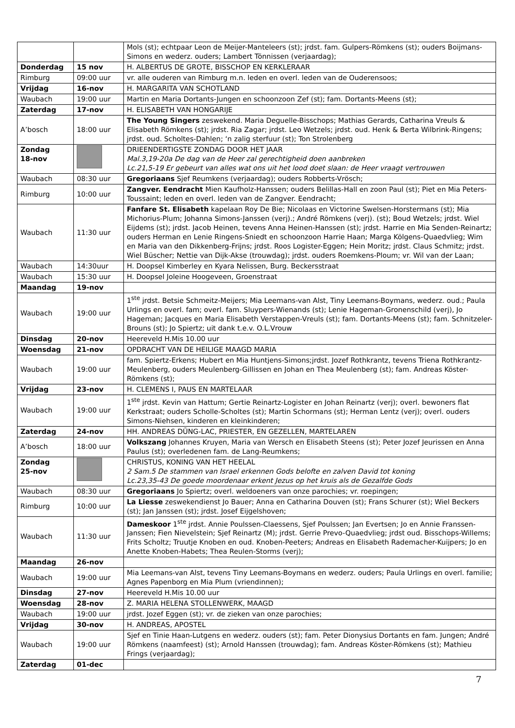| | | Mols (st); echtpaar Leon de Meijer-Manteleers (st); jrdst. fam. Gulpers-Römkens (st); ouders Boijmans-Simons en wederz. ouders; Lambert Tönnissen (verjaardag); |
| Donderdag | 15 nov | H. ALBERTUS DE GROTE, BISSCHOP EN KERKLERAAR |
| Rimburg | 09:00 uur | vr. alle ouderen van Rimburg m.n. leden en overl. leden van de Ouderensoos; |
| Vrijdag | 16-nov | H. MARGARITA VAN SCHOTLAND |
| Waubach | 19:00 uur | Martin en Maria Dortants-Jungen en schoonzoon Zef (st); fam. Dortants-Meens (st); |
| Zaterdag | 17-nov | H. ELISABETH VAN HONGARIJE |
| A’bosch | 18:00 uur | The Young Singers zeswekend. Maria Deguelle-Bisschops; Mathias Gerards, Catharina Vreuls & Elisabeth Römkens (st); jrdst. Ria Zagar; jrdst. Leo Wetzels; jrdst. oud. Henk & Berta Wilbrink-Ringens; jrdst. oud. Scholtes-Dahlen; ‘n zalig sterfuur (st); Ton Strolenberg |
| Zondag 18-nov | | DRIEENDERTIGSTE ZONDAG DOOR HET JAAR Mal.3,19-20a De dag van de Heer zal gerechtigheid doen aanbreken Lc.21,5-19 Er gebeurt van alles wat ons uit het lood doet slaan: de Heer vraagt vertrouwen |
| Waubach | 08:30 uur | Gregoriaans Sjef Reumkens (verjaardag); ouders Robberts-Vrösch; |
| Rimburg | 10:00 uur | Zangver. Eendracht Mien Kaufholz-Hanssen; ouders Belillas-Hall en zoon Paul (st); Piet en Mia Peters-Toussaint; leden en overl. leden van de Zangver. Eendracht; |
| Waubach | 11:30 uur | Fanfare St. Elisabeth kapelaan Roy De Bie; Nicolaas en Victorine Swelsen-Horstermans (st); Mia Michorius-Plum; Johanna Simons-Janssen (verj).; André Römkens (verj). (st); Boud Wetzels; jrdst. Wiel Eijdems (st); jrdst. Jacob Heinen, tevens Anna Heinen-Hanssen (st); jrdst. Harrie en Mia Senden-Reinartz; ouders Herman en Lenie Ringens-Sniedt en schoonzoon Harrie Haan; Marga Kölgens-Quaedvlieg; Wim en Maria van den Dikkenberg-Frijns; jrdst. Roos Logister-Eggen; Hein Moritz; jrdst. Claus Schmitz; jrdst. Wiel Büscher; Nettie van Dijk-Akse (trouwdag); jrdst. ouders Roemkens-Ploum; vr. Wil van der Laan; |
| Waubach | 14:30uur | H. Doopsel Kimberley en Kyara Nelissen, Burg. Beckersstraat |
| Waubach | 15:30 uur | H. Doopsel Joleine Hoogeveen, Groenstraat |
| Maandag | 19-nov | |
| Waubach | 19:00 uur | 1<sup>ste</sup> jrdst. Betsie Schmeitz-Meijers; Mia Leemans-van Alst, Tiny Leemans-Boymans, wederz. oud.; Paula Urlings en overl. fam; overl. fam. Sluypers-Wienands (st); Lenie Hageman-Gronenschild (verj), Jo Hageman; Jacques en Maria Elisabeth Verstappen-Vreuls (st); fam. Dortants-Meens (st); fam. Schnitzeler-Brouns (st); Jo Spiertz; uit dank t.e.v. O.L.Vrouw |
| Dinsdag | 20-nov | Heereveld H.Mis 10.00 uur |
| Woensdag | 21-nov | OPDRACHT VAN DE HEILIGE MAAGD MARIA |
| Waubach | 19:00 uur | fam. Spiertz-Erkens; Hubert en Mia Huntjens-Simons;jrdst. Jozef Rothkrantz, tevens Triena Rothkrantz-Meulenberg, ouders Meulenberg-Gillissen en Johan en Thea Meulenberg (st); fam. Andreas Köster-Römkens (st); |
| Vrijdag | 23-nov | H. CLEMENS I, PAUS EN MARTELAAR |
| Waubach | 19:00 uur | 1<sup>ste</sup> jrdst. Kevin van Hattum; Gertie Reinartz-Logister en Johan Reinartz (verj); overl. bewoners flat Kerkstraat; ouders Scholle-Scholtes (st); Martin Schormans (st); Herman Lentz (verj); overl. ouders Simons-Niehsen, kinderen en kleinkinderen; |
| Zaterdag | 24-nov | HH. ANDREAS DŪNG-LAC, PRIESTER, EN GEZELLEN, MARTELAREN |
| A’bosch | 18:00 uur | Volkszang Johannes Kruyen, Maria van Wersch en Elisabeth Steens (st); Peter Jozef Jeurissen en Anna Paulus (st); overledenen fam. de Lang-Reumkens; |
| Zondag 25-nov | | CHRISTUS, KONING VAN HET HEELAL 2 Sam.5 De stammen van Israel erkennen Gods belofte en zalven David tot koning Lc.23,35-43 De goede moordenaar erkent Jezus op het kruis als de Gezalfde Gods |
| Waubach | 08:30 uur | Gregoriaans Jo Spiertz; overl. weldoeners van onze parochies; vr. roepingen; |
| Rimburg | 10:00 uur | La Liesse zeswekendienst Jo Bauer; Anna en Catharina Douven (st); Frans Schurer (st); Wiel Beckers (st); Jan Janssen (st); jrdst. Josef Eijgelshoven; |
| Waubach | 11:30 uur | Dameskoor 1<sup>ste</sup> jrdst. Annie Poulssen-Claessens, Sjef Poulssen; Jan Evertsen; Jo en Annie Franssen-Janssen; Fien Nievelstein; Sjef Reinartz (M); jrdst. Gerrie Prevo-Quaedvlieg; jrdst oud. Bisschops-Willems; Frits Scholtz; Truutje Knoben en oud. Knoben-Peeters; Andreas en Elisabeth Rademacher-Kuijpers; Jo en Anette Knoben-Habets; Thea Reulen-Storms (verj); |
| Maandag | 26-nov | |
| Waubach | 19:00 uur | Mia Leemans-van Alst, tevens Tiny Leemans-Boymans en wederz. ouders; Paula Urlings en overl. familie; Agnes Papenborg en Mia Plum (vriendinnen); |
| Dinsdag | 27-nov | Heereveld H.Mis 10.00 uur |
| Woensdag | 28-nov | Z. MARIA HELENA STOLLENWERK, MAAGD |
| Waubach | 19:00 uur | jrdst. Jozef Eggen (st); vr. de zieken van onze parochies; |
| Vrijdag | 30-nov | H. ANDREAS, APOSTEL |
| Waubach | 19:00 uur | Sjef en Tinie Haan-Lutgens en wederz. ouders (st); fam. Peter Dionysius Dortants en fam. Jungen; André Römkens (naamfeest) (st); Arnold Hanssen (trouwdag); fam. Andreas Köster-Römkens (st); Mathieu Frings (verjaardag); |
| Zaterdag | 01-dec | |
7